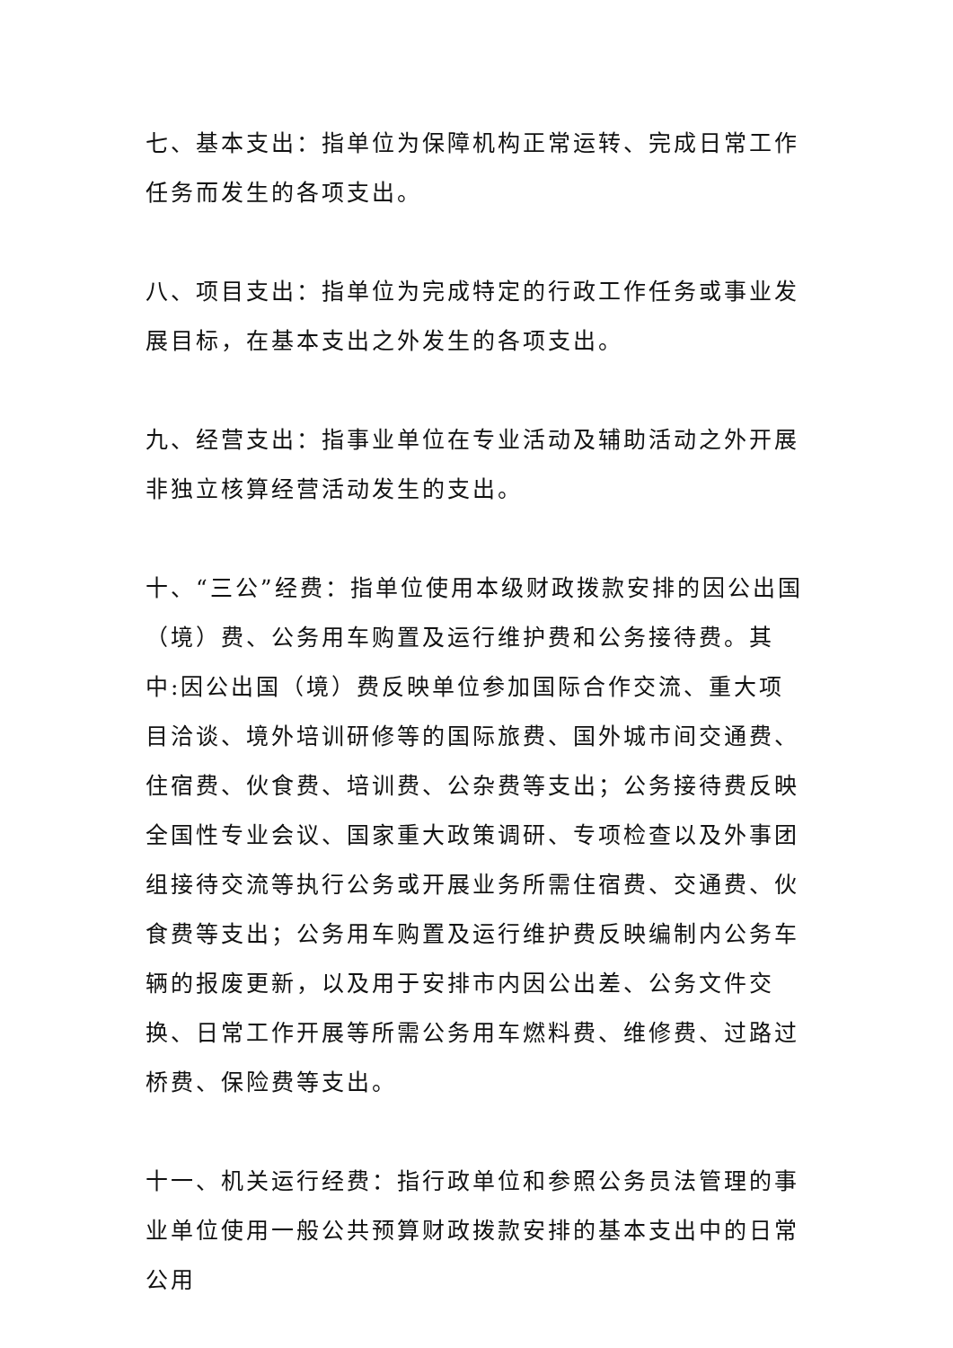七、基本支出：指单位为保障机构正常运转、完成日常工作任务而发生的各项支出。
八、项目支出：指单位为完成特定的行政工作任务或事业发展目标，在基本支出之外发生的各项支出。
九、经营支出：指事业单位在专业活动及辅助活动之外开展非独立核算经营活动发生的支出。
十、“三公”经费：指单位使用本级财政拨款安排的因公出国（境）费、公务用车购置及运行维护费和公务接待费。其中:因公出国（境）费反映单位参加国际合作交流、重大项目洽谈、境外培训研修等的国际旅费、国外城市间交通费、住宿费、伙食费、培训费、公杂费等支出；公务接待费反映全国性专业会议、国家重大政策调研、专项检查以及外事团组接待交流等执行公务或开展业务所需住宿费、交通费、伙食费等支出；公务用车购置及运行维护费反映编制内公务车辆的报废更新，以及用于安排市内因公出差、公务文件交换、日常工作开展等所需公务用车燃料费、维修费、过路过桥费、保险费等支出。
十一、机关运行经费：指行政单位和参照公务员法管理的事业单位使用一般公共预算财政拨款安排的基本支出中的日常公用